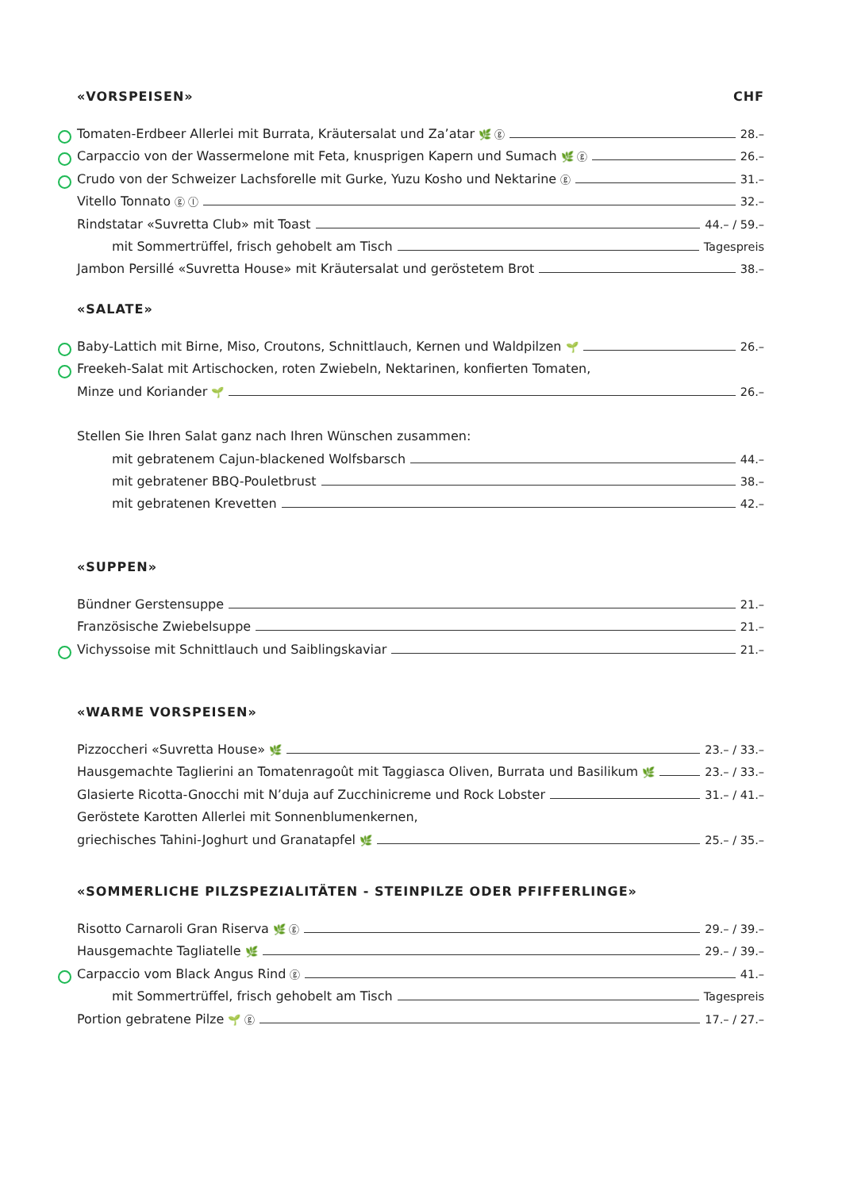«VORSPEISEN» CHF
Tomaten-Erdbeer Allerlei mit Burrata, Kräutersalat und Za’atar 🌿 ⓖ 28.–
Carpaccio von der Wassermelone mit Feta, knusprigen Kapern und Sumach 🌿 ⓖ 26.–
Crudo von der Schweizer Lachsforelle mit Gurke, Yuzu Kosho und Nektarine ⓖ 31.–
Vitello Tonnato ⓖ ⓛ 32.–
Rindstatar «Suvretta Club» mit Toast 44.– / 59.–
mit Sommertrüffel, frisch gehobelt am Tisch Tagespreis
Jambon Persillé «Suvretta House» mit Kräutersalat und geröstetem Brot 38.–
«SALATE»
Baby-Lattich mit Birne, Miso, Croutons, Schnittlauch, Kernen und Waldpilzen 🌱 26.–
Freekeh-Salat mit Artischocken, roten Zwiebeln, Nektarinen, konfierten Tomaten,
Minze und Koriander 🌱 26.–
Stellen Sie Ihren Salat ganz nach Ihren Wünschen zusammen:
mit gebratenem Cajun-blackened Wolfsbarsch 44.–
mit gebratener BBQ-Pouletbrust 38.–
mit gebratenen Krevetten 42.–
«SUPPEN»
Bündner Gerstensuppe 21.–
Französische Zwiebelsuppe 21.–
Vichyssoise mit Schnittlauch und Saiblingskaviar 21.–
«WARME VORSPEISEN»
Pizzoccheri «Suvretta House» 🌿 23.– / 33.–
Hausgemachte Taglierini an Tomatenragoût mit Taggiasca Oliven, Burrata und Basilikum 🌿 23.– / 33.–
Glasierte Ricotta-Gnocchi mit N’duja auf Zucchinicreme und Rock Lobster 31.– / 41.–
Geröstete Karotten Allerlei mit Sonnenblumenkernen,
griechisches Tahini-Joghurt und Granatapfel 🌿 25.– / 35.–
«SOMMERLICHE PILZSPEZIALITÄTEN - STEINPILZE ODER PFIFFERLINGE»
Risotto Carnaroli Gran Riserva 🌿 ⓖ 29.– / 39.–
Hausgemachte Tagliatelle 🌿 29.– / 39.–
Carpaccio vom Black Angus Rind ⓖ 41.–
mit Sommertrüffel, frisch gehobelt am Tisch Tagespreis
Portion gebratene Pilze 🌱 ⓖ 17.– / 27.–